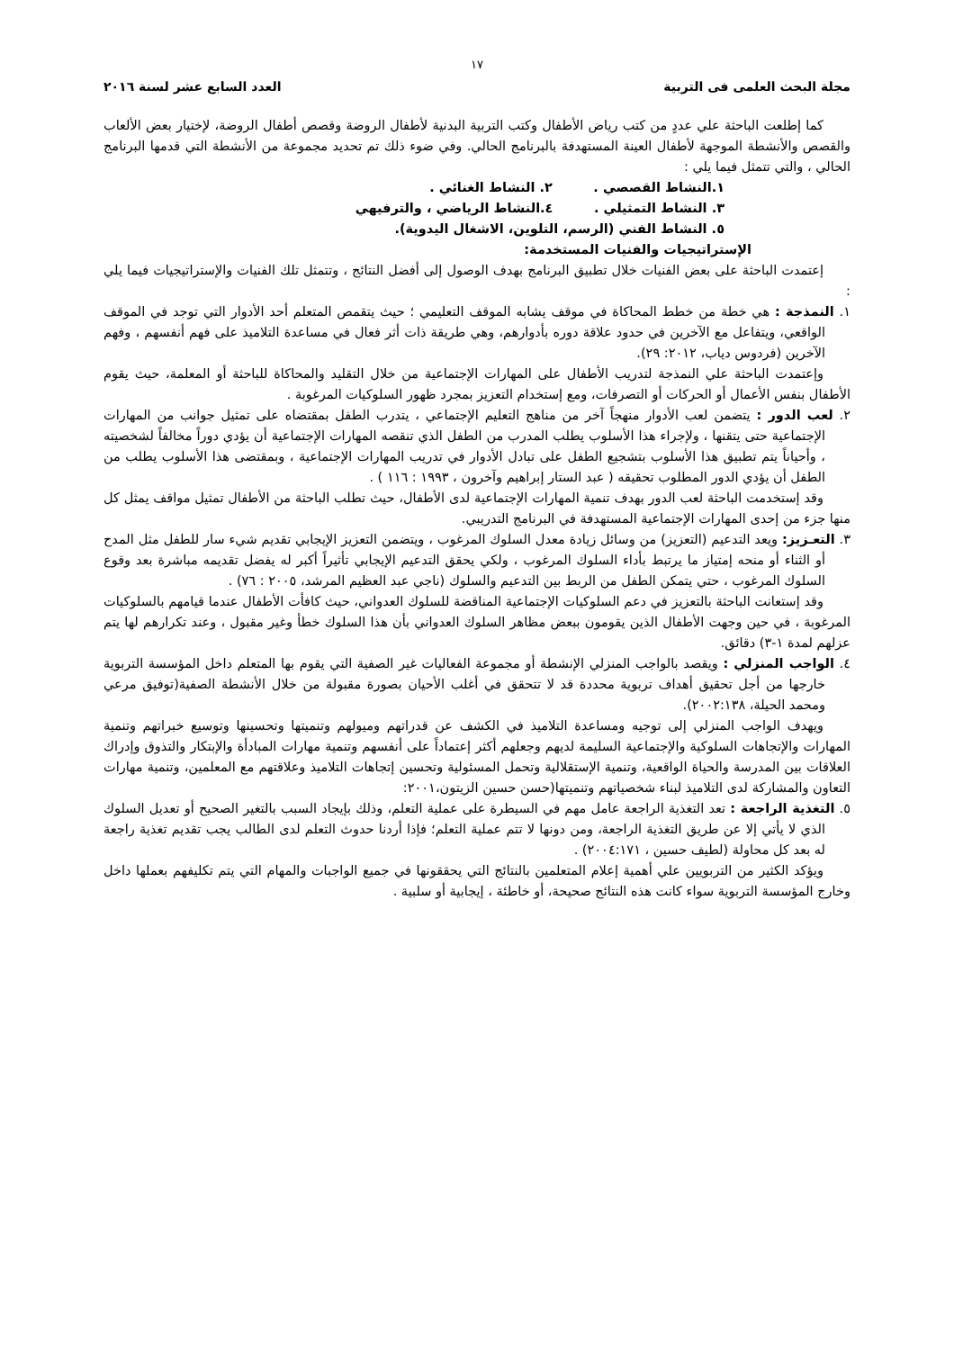١٧
مجلة البحث العلمى فى التربية العدد السابع عشر لسنة ٢٠١٦
كما إطلعت الباحثة علي عددٍ من كتب رياض الأطفال وكتب التربية البدنية لأطفال الروضة وقصص أطفال الروضة، لإختيار بعض الألعاب والقصص والأنشطة الموجهة لأطفال العينة المستهدفة بالبرنامج الحالي. وفي ضوء ذلك تم تحديد مجموعة من الأنشطة التي قدمها البرنامج الحالي ، والتي تتمثل فيما يلي :
١.النشاط القصصي . ٢. النشاط الغنائي .
٣. النشاط التمثيلي . ٤.النشاط الرياضي ، والترفيهي
٥. النشاط الفني (الرسم، التلوين، الاشغال اليدوية).
الإستراتيجيات والفنيات المستخدمة:
إعتمدت الباحثة على بعض الفنيات خلال تطبيق البرنامج بهدف الوصول إلى أفضل النتائج ، وتتمثل تلك الفنيات والإستراتيجيات فيما يلي :
١. النمذجة : هي خطة من خطط المحاكاة في موقف يشابه الموقف التعليمي ؛ حيث يتقمص المتعلم أحد الأدوار التي توجد في الموقف الواقعي، ويتفاعل مع الآخرين في حدود علاقة دوره بأدوارهم، وهي طريقة ذات أثر فعال في مساعدة التلاميذ على فهم أنفسهم ، وفهم الآخرين (فردوس دياب، ٢٠١٢: ٢٩).
وإعتمدت الباحثة علي النمذجة لتدريب الأطفال على المهارات الإجتماعية من خلال التقليد والمحاكاة للباحثة أو المعلمة، حيث يقوم الأطفال بنفس الأعمال أو الحركات أو التصرفات، ومع إستخدام التعزيز بمجرد ظهور السلوكيات المرغوبة .
٢. لعب الدور : يتضمن لعب الأدوار منهجاً آخر من مناهج التعليم الإجتماعي ، يتدرب الطفل بمقتضاه على تمثيل جوانب من المهارات الإجتماعية حتى يتقنها ، ولإجراء هذا الأسلوب يطلب المدرب من الطفل الذي تنقصه المهارات الإجتماعية أن يؤدي دوراً مخالفاً لشخصيته ، وأحياناً يتم تطبيق هذا الأسلوب بتشجيع الطفل على تبادل الأدوار في تدريب المهارات الإجتماعية ، وبمقتضى هذا الأسلوب يطلب من الطفل أن يؤدي الدور المطلوب تحقيقه ( عبد الستار إبراهيم وآخرون ، ١٩٩٣ : ١١٦ ) .
وقد إستخدمت الباحثة لعب الدور بهدف تنمية المهارات الإجتماعية لدى الأطفال، حيث تطلب الباحثة من الأطفال تمثيل مواقف يمثل كل منها جزء من إحدى المهارات الإجتماعية المستهدفة في البرنامج التدريبي.
٣. التعـزيز: ويعد التدعيم (التعزيز) من وسائل زيادة معدل السلوك المرغوب ، ويتضمن التعزيز الإيجابي تقديم شيء سار للطفل مثل المدح أو الثناء أو منحه إمتياز ما يرتبط بأداء السلوك المرغوب ، ولكي يحقق التدعيم الإيجابي تأثيراً أكبر له يفضل تقديمه مباشرة بعد وقوع السلوك المرغوب ، حتي يتمكن الطفل من الربط بين التدعيم والسلوك (ناجي عبد العظيم المرشد، ٢٠٠٥ : ٧٦) .
وقد إستعانت الباحثة بالتعزيز في دعم السلوكيات الإجتماعية المناقضة للسلوك العدواني، حيث كافأت الأطفال عندما قيامهم بالسلوكيات المرغوبة ، في حين وجهت الأطفال الذين يقومون ببعض مظاهر السلوك العدواني بأن هذا السلوك خطأ وغير مقبول ، وعند تكرارهم لها يتم عزلهم لمدة ١-٣) دقائق.
٤. الواجب المنزلي : ويقصد بالواجب المنزلي الإنشطة أو مجموعة الفعاليات غير الصفية التي يقوم بها المتعلم داخل المؤسسة التربوية خارجها من أجل تحقيق أهداف تربوية محددة قد لا تتحقق في أغلب الأحيان بصورة مقبولة من خلال الأنشطة الصفية(توفيق مرعي ومحمد الحيلة، ٢٠٠٢:١٣٨).
ويهدف الواجب المنزلي إلى توجيه ومساعدة التلاميذ في الكشف عن قدراتهم وميولهم وتنميتها وتحسينها وتوسيع خبراتهم وتنمية المهارات والإتجاهات السلوكية والإجتماعية السليمة لديهم وجعلهم أكثر إعتماداً على أنفسهم وتنمية مهارات المبادأة والإبتكار والتذوق وإدراك العلاقات بين المدرسة والحياة الواقعية، وتنمية الإستقلالية وتحمل المسئولية وتحسين إتجاهات التلاميذ وعلاقتهم مع المعلمين، وتنمية مهارات التعاون والمشاركة لدى التلاميذ لبناء شخصياتهم وتنميتها(حسن حسين الزيتون،٢٠٠١:
٥. التغذية الراجعة : تعد التغذية الراجعة عامل مهم في السيطرة على عملية التعلم، وذلك بإيجاد السبب بالتغير الصحيح أو تعديل السلوك الذي لا يأتي إلا عن طريق التغذية الراجعة، ومن دونها لا تتم عملية التعلم؛ فإذا أردنا حدوث التعلم لدى الطالب يجب تقديم تغذية راجعة له بعد كل محاولة (لطيف حسين ، ٢٠٠٤:١٧١) .
ويؤكد الكثير من التربويين علي أهمية إعلام المتعلمين بالنتائج التي يحققونها في جميع الواجبات والمهام التي يتم تكليفهم بعملها داخل وخارج المؤسسة التربوية سواء كانت هذه النتائج صحيحة، أو خاطئة ، إيجابية أو سلبية .